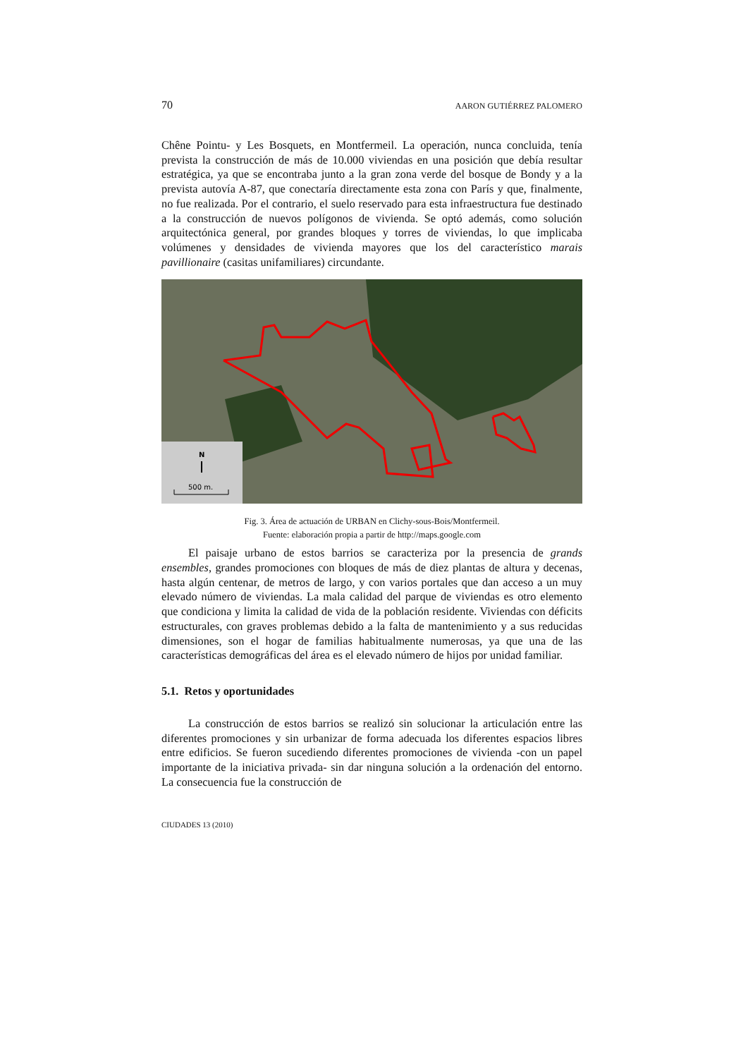70 AARON GUTIÉRREZ PALOMERO
Chêne Pointu- y Les Bosquets, en Montfermeil. La operación, nunca concluida, tenía prevista la construcción de más de 10.000 viviendas en una posición que debía resultar estratégica, ya que se encontraba junto a la gran zona verde del bosque de Bondy y a la prevista autovía A-87, que conectaría directamente esta zona con París y que, finalmente, no fue realizada. Por el contrario, el suelo reservado para esta infraestructura fue destinado a la construcción de nuevos polígonos de vivienda. Se optó además, como solución arquitectónica general, por grandes bloques y torres de viviendas, lo que implicaba volúmenes y densidades de vivienda mayores que los del característico marais pavillionaire (casitas unifamiliares) circundante.
N
500 m.
Fig. 3. Área de actuación de URBAN en Clichy-sous-Bois/Montfermeil.
Fuente: elaboración propia a partir de http://maps.google.com
El paisaje urbano de estos barrios se caracteriza por la presencia de grands ensembles, grandes promociones con bloques de más de diez plantas de altura y decenas, hasta algún centenar, de metros de largo, y con varios portales que dan acceso a un muy elevado número de viviendas. La mala calidad del parque de viviendas es otro elemento que condiciona y limita la calidad de vida de la población residente. Viviendas con déficits estructurales, con graves problemas debido a la falta de mantenimiento y a sus reducidas dimensiones, son el hogar de familias habitualmente numerosas, ya que una de las características demográficas del área es el elevado número de hijos por unidad familiar.
5.1. Retos y oportunidades
La construcción de estos barrios se realizó sin solucionar la articulación entre las diferentes promociones y sin urbanizar de forma adecuada los diferentes espacios libres entre edificios. Se fueron sucediendo diferentes promociones de vivienda -con un papel importante de la iniciativa privada- sin dar ninguna solución a la ordenación del entorno. La consecuencia fue la construcción de
CIUDADES 13 (2010)